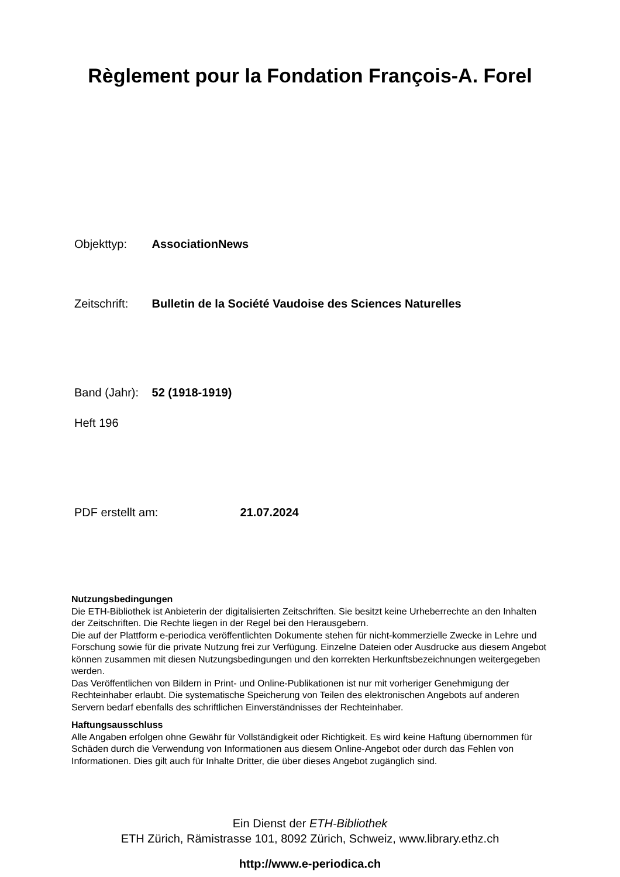Règlement pour la Fondation François-A. Forel
Objekttyp: AssociationNews
Zeitschrift: Bulletin de la Société Vaudoise des Sciences Naturelles
Band (Jahr): 52 (1918-1919)
Heft 196
PDF erstellt am: 21.07.2024
Nutzungsbedingungen
Die ETH-Bibliothek ist Anbieterin der digitalisierten Zeitschriften. Sie besitzt keine Urheberrechte an den Inhalten der Zeitschriften. Die Rechte liegen in der Regel bei den Herausgebern.
Die auf der Plattform e-periodica veröffentlichten Dokumente stehen für nicht-kommerzielle Zwecke in Lehre und Forschung sowie für die private Nutzung frei zur Verfügung. Einzelne Dateien oder Ausdrucke aus diesem Angebot können zusammen mit diesen Nutzungsbedingungen und den korrekten Herkunftsbezeichnungen weitergegeben werden.
Das Veröffentlichen von Bildern in Print- und Online-Publikationen ist nur mit vorheriger Genehmigung der Rechteinhaber erlaubt. Die systematische Speicherung von Teilen des elektronischen Angebots auf anderen Servern bedarf ebenfalls des schriftlichen Einverständnisses der Rechteinhaber.
Haftungsausschluss
Alle Angaben erfolgen ohne Gewähr für Vollständigkeit oder Richtigkeit. Es wird keine Haftung übernommen für Schäden durch die Verwendung von Informationen aus diesem Online-Angebot oder durch das Fehlen von Informationen. Dies gilt auch für Inhalte Dritter, die über dieses Angebot zugänglich sind.
Ein Dienst der ETH-Bibliothek
ETH Zürich, Rämistrasse 101, 8092 Zürich, Schweiz, www.library.ethz.ch
http://www.e-periodica.ch